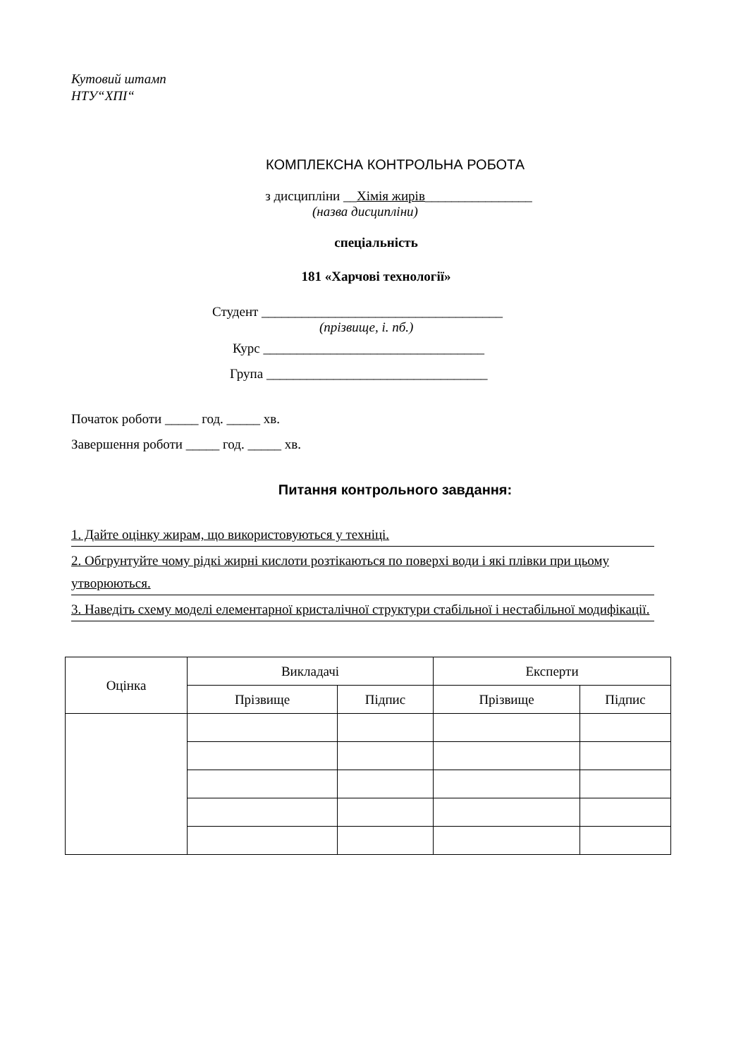Кутовий штамп
НТУ“ХПІ“
КОМПЛЕКСНА КОНТРОЛЬНА РОБОТА
з дисципліни __Хімія жирів________________
(назва дисципліни)
спеціальність
181 «Харчові технології»
Студент ____________________________________
(прізвище, і. пб.)
Курс _________________________________
Група _________________________________
Початок роботи _____ год. _____ хв.
Завершення роботи _____ год. _____ хв.
Питання контрольного завдання:
1. Дайте оцінку жирам, що використовуються у техніці.
2. Обгрунтуйте чому рідкі жирні кислоти розтікаються по поверхі води і які плівки при цьому утворюються.
3. Наведіть схему моделі елементарної кристалічної структури стабільної і нестабільної модифікації.
| Оцінка | Викладачі | | Експерти | |
| --- | --- | --- | --- | --- |
| | Прізвище | Підпис | Прізвище | Підпис |